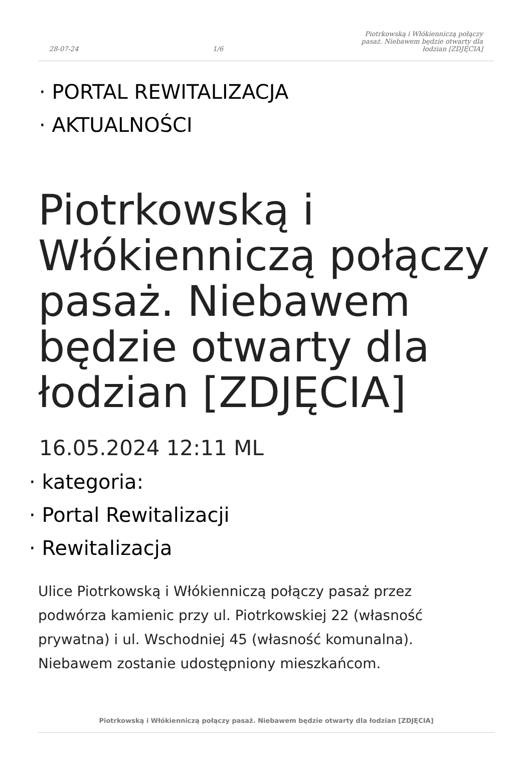28-07-24 1/6 Piotrkowską i Włókienniczą połączy pasaż. Niebawem będzie otwarty dla łodzian [ZDJĘCIA]
· PORTAL REWITALIZACJA
· AKTUALNOŚCI
Piotrkowską i Włókienniczą połączy pasaż. Niebawem będzie otwarty dla łodzian [ZDJĘCIA]
16.05.2024 12:11 ML
· kategoria:
· Portal Rewitalizacji
· Rewitalizacja
Ulice Piotrkowską i Włókienniczą połączy pasaż przez podwórza kamienic przy ul. Piotrkowskiej 22 (własność prywatna) i ul. Wschodniej 45 (własność komunalna). Niebawem zostanie udostępniony mieszkańcom.
Piotrkowską i Włókienniczą połączy pasaż. Niebawem będzie otwarty dla łodzian [ZDJĘCIA]